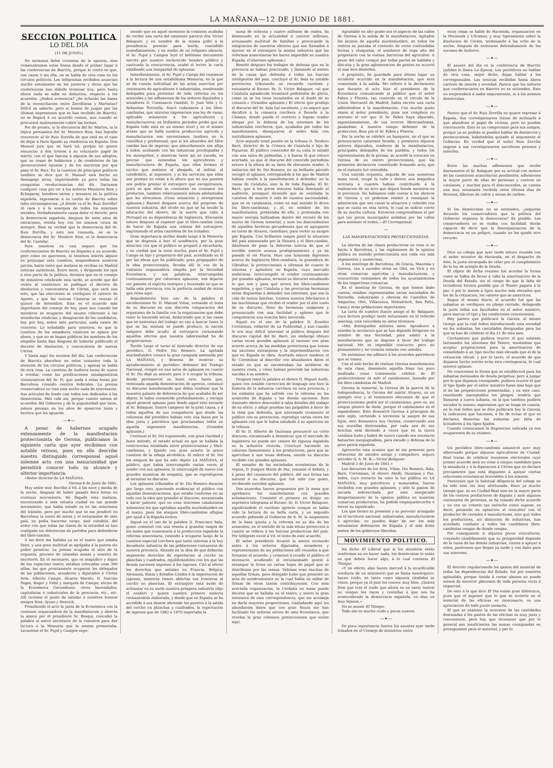LA MAÑANA—12 DE JUNIO DE 1881.
SECCION POLITICA
LO DEL DIA
(11 DE JUNIO.)
No seríamos fieles cronistas de la opinion, sino comenzáramos estas líneas dando el primer lugar á las conferencias de Biarritz, porque lo cierto es que, con razon ó sin ella, no se habla de otra cosa en los círculos políticos. Los telégramas recibidos anuncian mucho entusiasmo en los junteros y dicen que las conferencias han debido terminar hoy; pero hasta ahora nada se sabe en definitiva, respecto á los acuerdos. ¿Habrá avenencia? ¿Se echarán las bases de la reconciliacion entre Zorrillistas y Martistas? Difícil es saberlo; pero si hemos de juzgar por las últimas impresiones que se han recibido de Biarritz, no se llegará á un acuerdo comun, aun cuando se procurará mañosamente cubrir las formas.
Por de pronto, ni la elocuencia del Sr. Martos, ni la lógica persuasiva del Sr. Montero Rios, han logrado convencer al Sr Ruiz Zorrilla de que está en el caso de dejar á París fijando su residencia en España. Don Manuel jura que no hará tal, porque no quiere renunciar á dos tirones á su voluntario papel de mártir, con el que fascina á algunos de sus adeptos, que no cesan de hablarnos y de condolerse de las persecuciones injustas y de los martirios por que pasa el Sr. Ruiz. En la cuestion de principios políticos tambien se dice que D. Manuel está hecho un demagogo atroz, importándole ya poco todas las conquistas revolucionarias del 69. Daríamos cualquier cosa por oir á los señores Monteros Rios y Echegaray, hombres sérios y sensatos en la política española, expresarse á su vuelta de Biarritz sobre tales intransigencias. ¿A dónde va el Sr. Ruiz Zorrilla? Al caos y á la anarquía de todos los intereses sociales. Verdaderamente causa dolor el decirlo; pero la democracia española, despues de siete años de ostracismo, retoña hoy con los mismos vicios de siempre. Bien es verdad que la democracia del Sr. Ruiz Zorrilla, y esto nos consuela, no es la democracia del Sr. Montero Rios, ni la democracia del Sr. Castelar.
Para nosotros es casi seguro que los conferenciantes de Biarritz no llegarán á un acuerdo, pero como no queremos, ni tenemos interés alguno en prejuzgar esta cuestion, suspendemos nuestros juicios, hasta tanto que mañana se reciban en Madrid noticias auténticas. Entre tanto, y dirigiendo los ojos á otra parte de la política, diremos que en el consejo de ministros celebrado esta tarde, se acordó que del veinte al veinticinco se publique el decreto de disolucion y convocatoria de Córtes, que será uno solo, que las elecciones se verifiquen el catorce de Agosto, y que las nuevas Cámaras se reunan el quince de Setiembre. Este es el acuerdo más importante del consejo de hoy, pues aun cuando los ministros se ocuparon del asunto referente á las senadurías vitalicias, y designacion de los candidatos, hoy por hoy, sobre este particular, nada existe de concreto. Lo indudable para nosotros, es que la cuestion de los senadores vitalicios se aplace por ahora, y que no se hagan públicos los nombres de los elegidos hasta dias despues de haberse publicado el decreto de disolucion, y convocatoria de nuevas Córtes.
Y hasta aquí los sucesos del dia. Las conferencias de Biarritz absorben en estos instantes toda la atencion de los círculos políticos, y apenas se habla de otra cosa. La cuestion de Andorra torna de nuevo á retoñar, como las predicaciones sinalagmáticas conmutativas del Sr. Pi, que anda á estas horas por Barcelona creando centros federales. La prensa conservadora no trae esta noche nada de interesante. Sus artículos de fondo casi todos son dedicados á los demócratas. Más vale así, porque cuanto ménos se acuerden del Gobierno y de la popularidad que tiene, ménos piensan en los años de oposicion lenta y heróica que les aguarda.
—✦—
A pesar de habernos ocupado extensamente de la manifestacion proteccionista de Gerona, publicamos la siguiente carta que ayer recibimos con notable retraso, pues en ella describe nuestro distinguido corresponsal aquel solemne acto con una minuciosidad que permitirá conocer todo su alcance y ulterior importancia.
«Señor director de LA MAÑANA.
Gerona 6 de Junio de 1881.
Muy señor mio: Escribo á Vd. á las once y media de la noche, despues de haber pasado doce horas en continuo movimiento. He llegado esta mañana, encontrando á esta vetusta ciudad en tan grande movimiento, que había notado ya en las estaciones del tránsito, pero por mucho que se me ponderó en Barcelona la union de miras y el entusiasmo de este país, no podia hacerme cargo, sinó viéndolo, del ardor con que todas las clases de la sociedad se han coaligado sin diferencias de partidos para defenderse del libre-cambio.
A las doce me hallaba ya en el teatro que estaba lleno, y una gran multitud se agolpaba á la puerta sin poder penetrar. La prensa ocupaba el sitio de la orquesta, provisto de cómodas mesas y enseres de escritorio. En el escenario, que es magnífico y digno de tan espacioso teatro, estaban colocadas unas 300 sillas, las que prontamente ocuparon los delegados de las poblaciones, senadores y diputados á Córtes Sres. Alberto Camps, Alvarez Mariño, D. Narciso Pages, Roger y Vidal y marqués de Campo; sócios de la Económica Gerundense, otros hacendados, capitalistas é industriales de la provincia, etc., etc. Allí tuvimos el gusto de saludar á nuestros buenos amigos Sres. Ayuso y Henrich.
Presidiendo el acto la junta de la Económica con la comision organizadora de la manifestacion y abierta la sesion por el presidente Sr. Bosqui, concedió la palabra al señor secretario de la comision para dar lectura á la Memoria que la misma presentaba. Levantóse el Sr. Pujol y Campos expo-
niendo que en aquel momento la comision acababa de recibir una carta del eminente patricio don Víctor Balaguer, y en nombre de la misma pidió á la presidencia permiso para leerla; concedido inmediatamente, y en medio de un religioso silencio, el Sr. Pujol y Campos leyó el bellísimo documento escrito por nuestro esclarecido hombre público y cautivada la concurrencia, acabó el lector la carta estallando una tempestad de aplausos.
Inmediatamente, el Sr. Pujol y Camps dió comienzo á la lectura de una notabilísima Memoria, en la que se da cuenta individual de las actas suscritas por centenares de agricultores é industriales, nombrando delegados para protestar de toda reforma en los aranceles y las adhesiones de los señores diputados y senadores D. Constancio Gambel, D. José Velú y D. Sebastian Torroella. Atacó rudamente á los libre-cambistas, que intentan imponernos una ley de razas, aplicable solamente á los agricultores y manufactureros; en brillantes períodos probó que en España todo está en un mismo nivel y en el mismo atraso que se halla nuestra produccion agrícola y manufacturera nos encontramos tambien en la científica y profesional; que si los absurdos del libre cambio han de imperar, que absurdamente nos aflija á todos, acabando con las industrias privilegiadas y los monopolios, y mientras tanto así no suceda, es preciso que entiendan los agricultores y manufactureros de España, que ellos forman el núcleo que sostiene al abogado, al militar, al catedrático, al ingeniero, y si los servicios que ellos nos prestan no están á la altura que en sus puestos nos podría prestar el extranjero que escogiéramos, justo es que ellos se contenten en consumir los productos, tambien relativamente ménos adelantados que les ofrecemos. (Gran sensacion y estrepitosos aplausos.) Razonó despues acerca del progreso de nuestra industria, del olvido en que se ha tenido la educacion del obrero, de la suerte que cabe á Portugal en su dependencia de Inglaterra. Elocuente estuvo despues al exponer que el libre-cambio trata de hacer de España una colonia del extranjero, esgrimiendo el arma cautelosa de los tratados.
Gran importancia atribuí desde luego á la Memoria que se disponía á leer el académico, por la gran atencion con que el público se preparó á escucharla, y en verdad que la tiene mucha, pues el Sr. Pujol y Camps es hijo y propietario del país, acreditado en él por las obras que ha publicado; gran propagador de la idea proteccionista, llevaba allí la voz de la comision organizadora elegida por la Sociedad Económica, y sus palabras, interrumpidas continuamente por calurosos aplausos, nos dejaron ver patente el espíritu enérgico y levantado en que se halla esta provincia, con la perfecta unidad de miras que reina aquí.
Seguidamente hizo uso de la palabra el excelentísimo Sr. D. Manuel Viñas, versando el tema de su discurso en una discreta comparacion del organismo de la familia con la organizacion que debe tener la hacienda social, deduciendo que si las casas que se sustentan del trabajo no van á buscar fuera lo que en las mismas se puede producir, la nacion tampoco debe acudir al extranjero reclamando aquellos efectos que nuestra laboriosidad ha de proporciarnos.
Tocóle luego el turno al ilustrado director de ese periódico, D. Pedro Diz Romero. La apiñada muchedumbre conoce la gran campaña sostenida por LA MAÑANA, y deseosa de mostrar su agradecimiento al periódico defensor del Trabajo Nacional, rompió en una salva de aplausos en cuanto el Sr. Diz dejó su asiento para ir á ocupar la tribuna, donde permaneció un buen rato, hasta que, terminada aquella demostracion de aprecio, comenzó su discurso manifestando que debia confesar que la muestra galante de deferencia de que acababa de ser objeto, le habia conmovido profundamente, y recogía aquel general aplauso para desde aquel sitio enviarle al Sr. Balaguer, ilustre campeon de la gran causa, y á todos aquellos de sus compañeros que desde las columnas del periódico habían roto una lanza por la idea justa y patriótica que proclamaban todos en aquella imponente manifestacion. (Grandes aplausos.)
Continuó el Sr. Diz exponiendo, con gran claridad y buen método, el estado actual en que se hallaba la controversia entablada entre proteccionistas y libre-cambistas, y fijando con gran acierto la grave cuestion de la rebaja alcohólica. Al referir el Sr. Diz los ataques de que ha sido objeto LA MAÑANA, el público, que habia interrumpido varias veces al orador con sus aplausos, le interrumpió de nuevo con grandes muestras de simpatía, que se reprodujeron al terminar su discurso.
Los aplausos tributados al Sr. Diz Romero duraron por largo rato, queriendo evidenciar el público con aquellas demostraciones, que estaba conforme en un todo con la idea que presidió al discurso, encaminada á hacer patente, que no eran intereses catalanistas solamente los que apiñaban aquella muchedumbre en el teatro, pues los ataques libre-cambistas afligian por igual á la España entera.
Siguió en el uso de la palabra D. Francisco Sala, quien comenzó con una reseña á grandes rasgos de los males que ocasionaría á la produccion española la reforma arancelaria, viniendo á ocuparse luego de la cuestion especial corchera que tanto interesa á la hoy decadente industria de las poblaciones costaneras de nuestra provincia. Abundó en la idea de que deberian imponerse derechos de exportacion al corcho en planchas y cuadrados, equilibrándolos con los que las demás naciones imponen á los tapones. Citó al efecto los derechos que señalan en Francia, Bélgica, Alemania, Rusia y Estados-Unidos á la importacion de tapones, mientras tienen abiertas sus fronteras al corcho en planchas. El extranjero está ávido de aclimatar en su suelo nuestra próspera industria (dijo el orador) y quiere nuestra primera materia rechazándola elaborada, y desde que en España se ha accedido á sus deseos abriendo los puertos á la salida del corcho en planchas y cuadrados, la exportacion de tapones que de 1862 á 1870 importaba la
suma de ochenta y cuatro millones de reales, ha disminuido en la actualidad á catorce millones, arruinando multitud de familias y provocando la emigracion de nuestros obreros que son llamados á ejercer en el extranjero la misma industria que las reformas arancelarias les hacen imposible en nuestra España. (Calurosos aplausos.)
Reseñó despues los trabajos de defensa que en la provincia se habian practicado, y llamando al sosten de la causa que defendia á todas las fuerzas inteligentes del país, concluyó el Sr. Sala su notable peroracion tributando un recuerdo cariñoso y entusiasta al Excmo. Sr. D. Víctor Balaguer, «al que Cataluña agradecida levantará pedestales de gloria, como ya se los tiene levantados en el fondo de su corazon.» (Grandes aplausos.) El efecto que produjo el discurso del Sr. Sala fué excelente, y es seguro que decidirá á la comarca corchera á llevarle á la Cámara, donde pueda el correcto y fogoso orador abogar por la defensa de los intereses de los industriales corcheros, que, ayudados por todos los manifestantes, obsequiaron al señor Sala con nutridísimos aplausos.
Acto seguido tomó puesto en la tribuna D. Teodoro Baró, director de la Crónica de Cataluña é hijo de Figueras. El público conocedor de su valía le saludó con una salva de palmadas, y á buena fé que estuvo acertado, ya que el discurso del conocido periodista estuvo á la altura de su fama de elocuente orador. A imitacion del Sr. Diz Romero, en un brillante párrafo recogió el aplauso, entregándolo á los que de Madrid habían venido á la manifestacion á defender, no la causa de Cataluña, sino la de toda España. El Sr. Baró, que á los pocos minutos había dominado al auditorio, prosiguió diciendo que se ventilaba la cuestion de muerte ó vida de nuestra nacionalidad, que no es catalanista, como en mal sentido lo dicen los libre-cambistas; y él, en nombre de los manifestantes, protestaba de ello, y protestaba con mayor energía hallándose dentro del recinto de los muros de Gerona inmortal, y ante los descendientes de aquellos heróicos gerundenses que se agruparon en torno de Alvarez, castellano, para verter su sangre por España. Con brillantes rasgos pintó la situacion del país amenazado por la filoxera y el libre-cambio, dándonos de paso la dolorosa noticia de que el terrible insecto avanza prodigiosamente y ya ha pasado el río Fluvia. Hizo una luminosa digresion acerca de Inglaterra libre-cambista, la poseedora de Gibraltar, la proteccionista á ultranza de cuanto le interesa y agitadora en España, cuyo mercado ambiciona. Interrumpido el orador continuamente por grandes aplausos, terminó su discurso estudiando lo que son y para qué sirven los libre-cambistas españoles, y que Cataluña y las provincias hermanas están dispuestas á defender sus intereses, que son la vida de tantas familias. Unimos nuestra felicitacion á las muchísimas que recibió el orador por el alto vuelo de su discurso, lleno de hermosas imágenes y pronunciado con una facilidad y aplomo que le conquistaron una ovacion bien merecida.
Siguió en el uso de la palabra D. Eusebio Corominas, redactor de La Publicidad, y aun cuando le era muy difícil interesar al público despues del discurso capital del Sr. Baró, sin embargo obtuvo varias veces grandes aplausos al razonar con gran acierto acerca de las medidas protectoras que toman las naciones extranjeras y la impremeditacion con que en España se obra. Acertado estuvo tambien el Sr. Corominas al describir con abundantes datos el estado en que se encontraban los astilleros de nuestra costa, y cómo habian perecido las industrias nacidas á su sombra.
Despues tomó la palabra el obrero D. Miguel Avelli, quien con notable correccion de lenguaje nos hizo la historia de la industria corchera en esta provincia, y los embates que ha sufrido con la reforma en los aranceles de España y las demás naciones. Este ilustrado obrero descendió á tales detalles del trabajo de su oficio, y adujo pruebas tan palpables á favor de la tésis que defendía, que interesado vivamente el público con su peroracion, reprodujo varias veces los aplausos con que le habia saludado á su aparicion en la tribuna.
El Sr. D. Alberto de Quintana pronunció un corto discurso, encaminado á demostrar que el mercado de Inglaterra no puede ser venero de riqueza española en la industria vinícola. Concluyó haciendo un caluroso llamamiento á los productores, para que se aperciban á una tenaz defensa, siendo su discurso recibido con grandes aplausos.
El senador de las sociedades económicas de la region, D. Joaquin María de Paz, resumió el debate, y á pesar del cansancio del público, dió una forma tan natural á su discurso, que fué oido con gusto, recibiendo nutridos aplausos.
Dos acuerdos fueron propuestos por la mesa que aprobaron los manifestantes con grandes aclamaciones. Consistió el primero en dirigir un expresivo telegrama al Excmo. Sr. D. Víctor Balaguer, significándole el cariñoso aprecio conque se habia oido la lectura de su bella carta, y un segundo acuerdo pidiendo al Gobierno de S. M. la suspension de la base quinta y la reforma en su dia de los aranceles, en el sentido de la más eficaz proteccion á cuanto se refiera á las fuerzas productivas del país. Por telégrafo envié á Vd. el texto de este acuerdo.
El señor presidente levantó la sesion invitando antes á los señores diputados, senadores y representantes de las poblaciones allí reunidos á que firmaran el acuerdo, y comenzó á invadir el público el escenario, acudiendo el entusiasmado gentío á estampar la firma en varias hojas de papel que se distribuian por las mesas. Valiosas eran muchas de aquellas firmas, pues delegado hubo que presentó un acta de nombramiento en la cual había un millar de firmas de otros tantos contribuyentes. Con esta acertada organizacion, la Cerdaña en masa puede decirse que se hallaba en el teatro, y siento la gran extension de esta correspondencia, que me aconseja no darla mayores proporciones, trasladando aquí los abundantes datos que con gran finura me han facilitado los señores sócios de esta Económica, que revelan la gran cohesion proteccionista que existe aquí.
Agradable en alto grado era el aspecto de las calles de Gerona á la salida de la manifestacion. Agitados los ánimos de aquella muchedumbre, en todos los rostros se pintaba el contento de verse confundidas levitas y chaquetas, el sombrero de copa alta del propietario con la vistosa barretina del agricultor. A pesar del calor conque por todas partes se hablaba y discutia y la gran aglomeracion de gentes no ocurrió el mas leve desórden.
A propósito, he guardado para último lugar un incidente ocurrido en la manifestacion, que será comentado á la salida. Me refiero á la declaracion que durante el acto hizo el presidente de la Económica comunicando al público que el señor Fabra y Floreta, tan conocido en el círculo de la Union Mercantil de Madrid, habia escrito una carta adhiriéndose á la manifestacion. Con mucho gusto oimos al señor presidente, pues nos complace en extremo el ver que el Sr. Fabra haya abjurado, espontáneamente, de sus errores librecambistas, pasándose á nuestro campo defensor de la proteccion. Bien por el Sr. Fabra y Floreta.
Por la noche se celebró un banquete, en el que se pronunciaron calurosos brindis, y presentes algunos señores diputados, oradores de la manifestacion, principales delegados de los pueblos, y todos los representantes de la prensa, se acordó la creacion en Gerona de un centro proteccionista, que los presentes declararon constituido firmando acta, que en el instante fué extendida.
Una nutrida orquesta, seguida de una numerosa masa coral, ocupó la calle y dieron una magnífica serenata á cuantos habian contribuido á la realizacion de un acto que dejará honda memoria en la provincia. No habíamos oido cantar á los obreros de Gerona y no podemos resistir á consignar la admiracion que nos causó la afinacion y colorido con que se canta en esta tierra, lo cual es indicio cierto de su mucha cultura. Entonces comprendimos el por qué tan pocos municipales andaban por las calles para sostener el órden.—El Corresponsal.
—
LAS MANIFESTACIONES PROTECCIONISTAS.
La alarma de las clases productoras no cesa ni se limita á Barcelona, y las explosiones de la opinion pública en sentido proteccionista son cada vez más imponentes y numerosas.
A los meetings de Barcelona, de Gracia, Manresa y Gerona, van á suceder otros en Olot, en Vich y en otras comarcas agrícolas y manufactureras, y concurrirán comisiones de todos los ayuntamientos de las respectivas comarcas.
En el meeting de Gerona, de que hemos dado cuenta, estaban representadas varias sociedades de Torroella, industriales y obreros de Castellon de Ampurias, Olot, Villanueva, Hostalrisch, San Feliú, Caná y otras poblaciones importantes.
La carta de nuestro ilustre amigo el Sr. Balaguer, cuya lectura produjo tanto entusiasmo en el referido meeting, está concebida en estos términos:
«Mis distinguidos señores mios: Agradezco á ustedes la invitacion que se han dignado dirigirme en nombre de esa Sociedad, para asistir á la manifestacion que se dispone á favor del trabajo nacional. Me es imposible concurrir, pero mi pensamiento y mi corazon estarán con ustedes.
De antemano me adhiero á los acuerdos patrióticos que se tomen.
Con el solo hecho de realizar Gerona manifestacion de esta clase, desmiente aquella frase tan poco meditada como tristemente célebre de El proteccionismo es solo el catalanismo, lanzada por los libre-cambistas de Madrid.
Gerona la inmortal, la Gerona de la guerra de la Independencia, la Gerona del mártir Alvarez, es un ejemplo vivo y el testimonio elocuente de que el proteccionismo podrá ser el catalanismo, pero es, sin ningun género de duda, porque el catalanismo es el españolismo. Esto demostró Gerona á principios de este siglo, vertiendo á torrentes la sangre de sus hijos; esto demuestra hoy Gerona; conservando aún sus murallas destrozadas, por cada una de sus brechas está diciendo á voces que en la tierra catalana hubo y habrá de nuevo cuando sea necesario baluartes inexpugnables, para escudo y defensa de la gran patria española.
Aprovecho esta ocasion que se me presenta para ofrecerme de ustedes amigo y compañero, seguro servidor Q. S. M. B.—Víctor Balaguer.
Madrid 3 de Junio de 1881.»
Los discursos de los Sres. Viñas, Diz Romero, Sala, Baró, Corominas, el obrero Abelli, Quintana y Paz, todos, cuyo extracto ha visto la luz pública en LA MAÑANA, muy patrióticos y mesurados, fueron recibidos con grandes aplausos, y sólo la pasion de escuela sobrexcitada por este inesperado despertamiento de la opinion pública en nuestras comarcas productoras, ha podido empequeñecerlos ó torcer su significado.
Los que tienen su presente y su porvenir arraigado en el territorio nacional, industriales, manufactureros ó agrícolas, no pueden dejar de ser los más entusiastas defensores de España y el más firme sosten de los gobiernos liberales.
MOVIMIENTO POLITICO.
Ha dicho El Liberal que si los ministros están conformes en no hacer nada, los demócratas lo están en que deben hacer algo, á lo cual contesta El Tiempo:
«Y en efecto, algo hacen merced á la incalificable conducta de un ministerio que se llama monárquico: hacen ruido, no tanto como algunos cándidos se creen, porque ya el país los conoce muy bien. ¡Quiera Dios que tras el ruido que ahora es un tanto teatral no vengan los rayos y centellas á que nos ha acostumbrado la democracia española, en dias no muy lejanos.»
No se asuste El Tiempo.
Todo eso es mucho ruido y pocas nueces.
—✦—
De poca importancia fueron los asuntos ayer tarde tratados en el Consejo de ministros; entre
otras cosas se habló de Hacienda, organizacion en la Península y Ultramar, y muy ligeramente sobre la disolucion de Córtes, terminando á las ocho de la noche, despues de enterarse detenidamente de los sucesos de Andorra.
—✦—
El asunto del dia es la conferencia de Biarritz (jubileo le llama La Epoca). Los periódicos no hablan de otra cosa, mejor dicho, dejan hablar á los corresponsales. Las noticias recibidas hasta ahora carecen de interés y novedad. Parece que los señores que conferenciaron en Biarritz no se entienden. Esto no sorprenderá á nadie seguramente, ni á los mismos demócratas.
—✦—
Parece que el Sr. Ruiz Zorrilla no quiere regresar á España. Sus correligionarios tratan de inclinarle á que abandone el papel de víctima, pero no pueden convencerle. Esto es un compromiso para sus amigos, porque ya no podrán ni pueden hablar de destierros y persecuciones, habiéndoles quitado el argumento el Gobierno. En verdad que el señor Ruiz Zorrilla impone á sus correligionarios sacrificios penosos y estériles.
—✦—
Entre las muchas adhesiones que recibe diariamente el Sr. Balaguer por su actitud con motivo de las cuestiones arancelarias pendientes, adhesiones la mayor parte de ellas de personas y centros no catalanes, y muchos para él desconocidos, se cuenta una muy entusiasta recibida estos últimos dias de Reinosa, fábricas de vidrio y minas de carbon.
—✦—
Si los demócratas no se entienden, ¿seguirán diciendo los conservadores que la política del Gobierno organiza la democracia? Es posible. Los conservadores no se rinden con facilidad. Serán capaces de decir que la desorganizacion de la democracia es un peligro, cuando no les quede otro recurso.
—✦—
Dice un colega que ayer tarde estuvo reunida con el señor ministro de Hacienda, en el despacho de éste, la junta encargada de velar por el cumplimiento de la ley de arreglo de la Deuda.
El objeto de dicha reunion fué acordar la forma como se habia de llevar á cabo la amortizacion de la Deuda del Estado, sin el riesgo de que la falta de licitadores hiciera posible que el Tesoro pagara á la par, ó por lo menos á tipos mucho más elevados que los de la cotizacion, los valores que se amorticen.
Segun el mismo diario, el acuerdo fué que las subastas se verifiquen en pliego cerrado, delegando la junta todas sus facultades en el señor ministro, para marcar el tipo y las condiciones convenientes.
Hoy parece que publicará la Gaceta, al mismo tiempo que la real órden introduciendo esta novedad en las subastas, las cantidades designadas para las que se han de celebrar el dia 21 de este mes.
Ciertamente que pudiera ocurrir el que saliesen lastimados los intereses del Tesoro, teniéndose que aceptar proposiciones para la amortizacion de consolidado á un tipo mucho más elevado que el de la cotizacion oficial; y por lo tanto, el acuerdo de que dejamos hecho mérito evita esta contingencia, lo cual merece aplauso.
No conocemos la forma que se establecerá para las subastas mensuales de deuda perpétua; pero á juzgar por lo que dejamos consignado, pudiera ocurrir el que el tipo fijado por el señor ministro fuese más bajo que el de las proposiciones presentadas, y en este caso, resultando inaceptables los pliegos, tendría que llamarse á nueva subasta, en la que tambien pudiera suceder lo mismo; esperamos que se tenga en cuenta, en la real órden que se dice publicará hoy la Gaceta, la indicacion que hacemos, á fin de evitar el que se declaren desiertas las subastas por falta de licitadores á los tipos fijados.
Cuando conozcamos la disposicion indicada ya nos ocuparemos de su exámen.
—✦—
Un periódico libre-cambista amaneció ayer muy alborozado porque algunos agricultores de Ciudad-Real tratan de celebrar reuniones electorales cuyo primer acuerdo será no votar á ningun candidato para la senaduría y á la diputacion á Córtes que no declare previamente que está dispuesto á apoyar ciertas soluciones económicas favorables á los mismos.
Parécenos que la habitual diligencia del colega no ha sido esta vez muy afortunada. Hace ya mucho tiempo que, no en Ciudad-Real sino en la mayor parte de los centros productores de España y ante algunos centenares de personas, se ha tomado dicho acuerdo y no con un criterio tan estrecho como supone, es decir, poniendo en oposicion al vinicultor con el productor de cereales ó manufacturas, sino que todos los productores, sin distincion de industrias, han acordado combatir á todos los candidatos libre-cambistas vengan de donde vengan.
Por consiguiente si algunos pocos vinicultores, creyendo cándidamente que su prosperidad depende de la ruina de las demás industrias, vienen á apoyar á estos, parécenos que llegan ya tarde y con daño para sus intereses.
—✦—
El decreto regularizando los gastos del material de todas las dependencias del Estado, fué por nosotros aplaudido, porque tienda á cortar abusos no puede ménos de merecer plácemes de toda persona recta é imparcial.
De esto á lo que dice El Dia existe gran diferencia, pues que el suponer que lo que se invierte en el material de las oficinas es innecesario, es una apreciacion de todo punto inexacta.
El que se examine la inversion de las cantidades destinadas á los gastos de las oficinas es muy justo y conveniente, pero hay que reconocer que por lo general son insuficientes las sumas consignadas en presupuestos para el material, y por lo